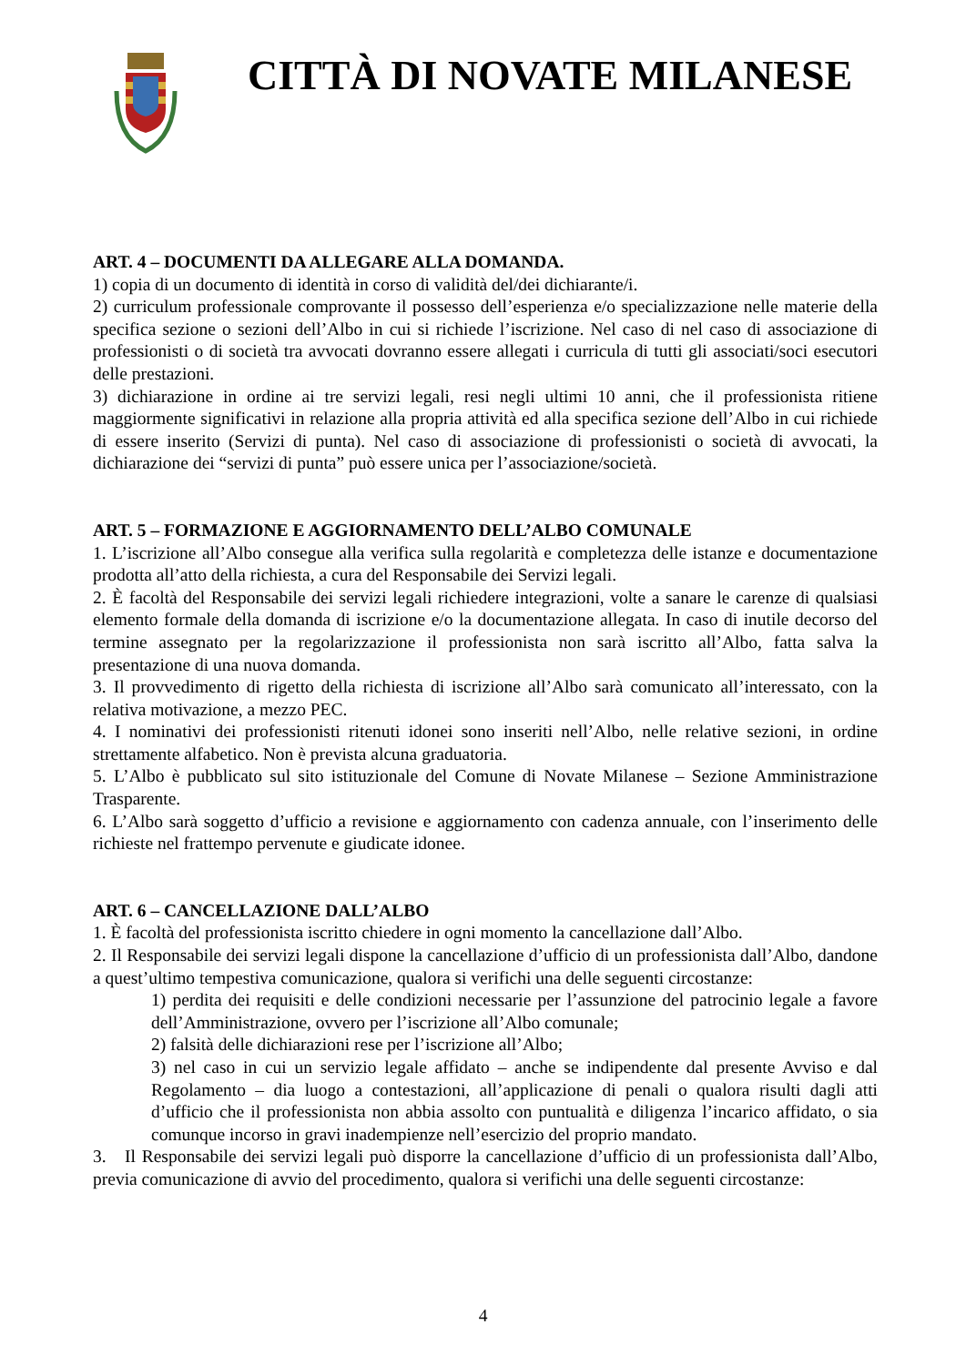CITTÀ DI NOVATE MILANESE
ART. 4 – DOCUMENTI DA ALLEGARE ALLA DOMANDA.
1) copia di un documento di identità in corso di validità del/dei dichiarante/i.
2) curriculum professionale comprovante il possesso dell’esperienza e/o specializzazione nelle materie della specifica sezione o sezioni dell’Albo in cui si richiede l’iscrizione. Nel caso di nel caso di associazione di professionisti o di società tra avvocati dovranno essere allegati i curricula di tutti gli associati/soci esecutori delle prestazioni.
3) dichiarazione in ordine ai tre servizi legali, resi negli ultimi 10 anni, che il professionista ritiene maggiormente significativi in relazione alla propria attività ed alla specifica sezione dell’Albo in cui richiede di essere inserito (Servizi di punta). Nel caso di associazione di professionisti o società di avvocati, la dichiarazione dei “servizi di punta” può essere unica per l’associazione/società.
ART. 5 – FORMAZIONE E AGGIORNAMENTO DELL’ALBO COMUNALE
1. L’iscrizione all’Albo consegue alla verifica sulla regolarità e completezza delle istanze e documentazione prodotta all’atto della richiesta, a cura del Responsabile dei Servizi legali.
2. È facoltà del Responsabile dei servizi legali richiedere integrazioni, volte a sanare le carenze di qualsiasi elemento formale della domanda di iscrizione e/o la documentazione allegata. In caso di inutile decorso del termine assegnato per la regolarizzazione il professionista non sarà iscritto all’Albo, fatta salva la presentazione di una nuova domanda.
3. Il provvedimento di rigetto della richiesta di iscrizione all’Albo sarà comunicato all’interessato, con la relativa motivazione, a mezzo PEC.
4. I nominativi dei professionisti ritenuti idonei sono inseriti nell’Albo, nelle relative sezioni, in ordine strettamente alfabetico. Non è prevista alcuna graduatoria.
5. L’Albo è pubblicato sul sito istituzionale del Comune di Novate Milanese – Sezione Amministrazione Trasparente.
6. L’Albo sarà soggetto d’ufficio a revisione e aggiornamento con cadenza annuale, con l’inserimento delle richieste nel frattempo pervenute e giudicate idonee.
ART. 6 – CANCELLAZIONE DALL’ALBO
1. È facoltà del professionista iscritto chiedere in ogni momento la cancellazione dall’Albo.
2. Il Responsabile dei servizi legali dispone la cancellazione d’ufficio di un professionista dall’Albo, dandone a quest’ultimo tempestiva comunicazione, qualora si verifichi una delle seguenti circostanze:
1) perdita dei requisiti e delle condizioni necessarie per l’assunzione del patrocinio legale a favore dell’Amministrazione, ovvero per l’iscrizione all’Albo comunale;
2) falsità delle dichiarazioni rese per l’iscrizione all’Albo;
3) nel caso in cui un servizio legale affidato – anche se indipendente dal presente Avviso e dal Regolamento – dia luogo a contestazioni, all’applicazione di penali o qualora risulti dagli atti d’ufficio che il professionista non abbia assolto con puntualità e diligenza l’incarico affidato, o sia comunque incorso in gravi inadempienze nell’esercizio del proprio mandato.
3. Il Responsabile dei servizi legali può disporre la cancellazione d’ufficio di un professionista dall’Albo, previa comunicazione di avvio del procedimento, qualora si verifichi una delle seguenti circostanze:
4